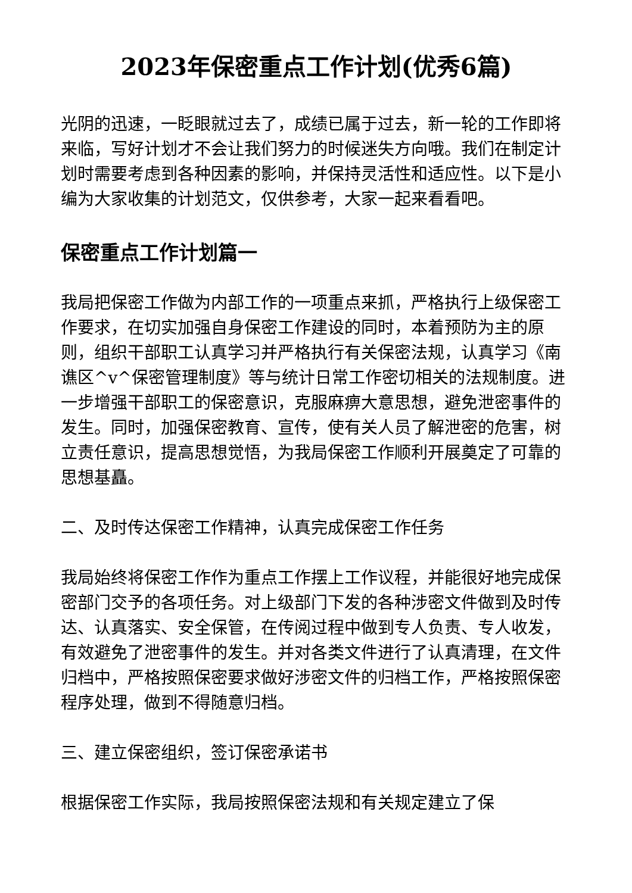2023年保密重点工作计划(优秀6篇)
光阴的迅速，一眨眼就过去了，成绩已属于过去，新一轮的工作即将来临，写好计划才不会让我们努力的时候迷失方向哦。我们在制定计划时需要考虑到各种因素的影响，并保持灵活性和适应性。以下是小编为大家收集的计划范文，仅供参考，大家一起来看看吧。
保密重点工作计划篇一
我局把保密工作做为内部工作的一项重点来抓，严格执行上级保密工作要求，在切实加强自身保密工作建设的同时，本着预防为主的原则，组织干部职工认真学习并严格执行有关保密法规，认真学习《南谯区^v^保密管理制度》等与统计日常工作密切相关的法规制度。进一步增强干部职工的保密意识，克服麻痹大意思想，避免泄密事件的发生。同时，加强保密教育、宣传，使有关人员了解泄密的危害，树立责任意识，提高思想觉悟，为我局保密工作顺利开展奠定了可靠的思想基矗。
二、及时传达保密工作精神，认真完成保密工作任务
我局始终将保密工作作为重点工作摆上工作议程，并能很好地完成保密部门交予的各项任务。对上级部门下发的各种涉密文件做到及时传达、认真落实、安全保管，在传阅过程中做到专人负责、专人收发，有效避免了泄密事件的发生。并对各类文件进行了认真清理，在文件归档中，严格按照保密要求做好涉密文件的归档工作，严格按照保密程序处理，做到不得随意归档。
三、建立保密组织，签订保密承诺书
根据保密工作实际，我局按照保密法规和有关规定建立了保